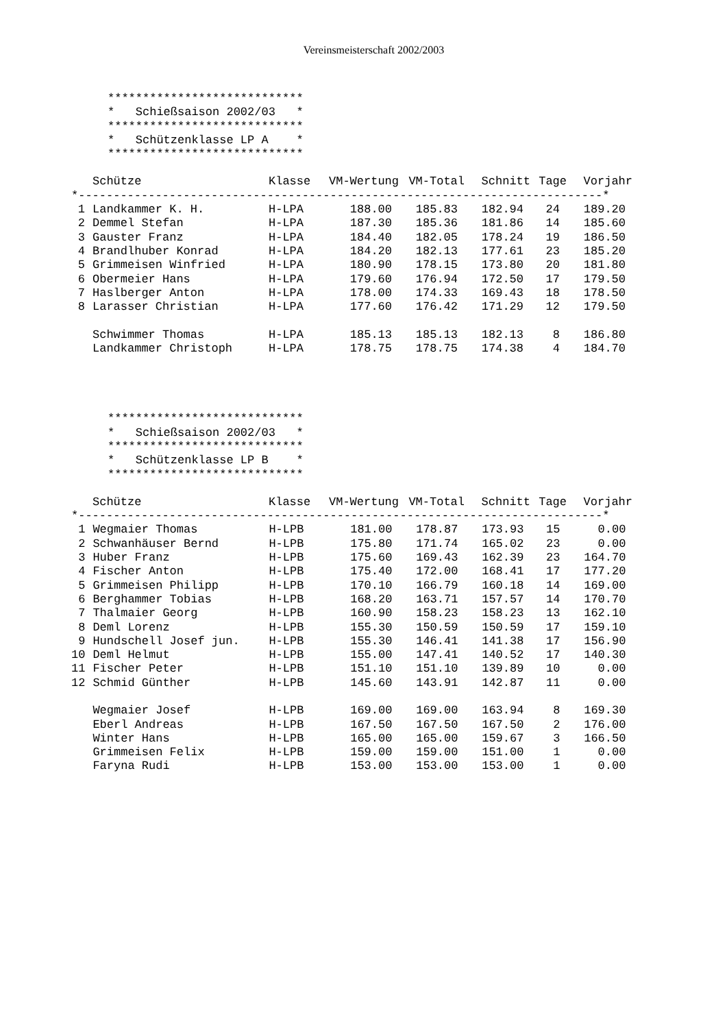Vereinsmeisterschaft 2002/2003
****************************
*   Schießsaison 2002/03   *
****************************
*   Schützenklasse LP A    *
****************************
| | Schütze | Klasse | VM-Wertung | VM-Total | Schnitt | Tage | Vorjahr |
| --- | --- | --- | --- | --- | --- | --- | --- |
*---------------------------------------------------------------------------*
| 1 | Landkammer K. H. | H-LPA | 188.00 | 185.83 | 182.94 | 24 | 189.20 |
| 2 | Demmel Stefan | H-LPA | 187.30 | 185.36 | 181.86 | 14 | 185.60 |
| 3 | Gauster Franz | H-LPA | 184.40 | 182.05 | 178.24 | 19 | 186.50 |
| 4 | Brandlhuber Konrad | H-LPA | 184.20 | 182.13 | 177.61 | 23 | 185.20 |
| 5 | Grimmeisen Winfried | H-LPA | 180.90 | 178.15 | 173.80 | 20 | 181.80 |
| 6 | Obermeier Hans | H-LPA | 179.60 | 176.94 | 172.50 | 17 | 179.50 |
| 7 | Haslberger Anton | H-LPA | 178.00 | 174.33 | 169.43 | 18 | 178.50 |
| 8 | Larasser Christian | H-LPA | 177.60 | 176.42 | 171.29 | 12 | 179.50 |
| | Schwimmer Thomas | H-LPA | 185.13 | 185.13 | 182.13 | 8 | 186.80 |
| | Landkammer Christoph | H-LPA | 178.75 | 178.75 | 174.38 | 4 | 184.70 |
****************************
*   Schießsaison 2002/03   *
****************************
*   Schützenklasse LP B    *
****************************
| | Schütze | Klasse | VM-Wertung | VM-Total | Schnitt | Tage | Vorjahr |
| --- | --- | --- | --- | --- | --- | --- | --- |
*---------------------------------------------------------------------------*
| 1 | Wegmaier Thomas | H-LPB | 181.00 | 178.87 | 173.93 | 15 | 0.00 |
| 2 | Schwanhäuser Bernd | H-LPB | 175.80 | 171.74 | 165.02 | 23 | 0.00 |
| 3 | Huber Franz | H-LPB | 175.60 | 169.43 | 162.39 | 23 | 164.70 |
| 4 | Fischer Anton | H-LPB | 175.40 | 172.00 | 168.41 | 17 | 177.20 |
| 5 | Grimmeisen Philipp | H-LPB | 170.10 | 166.79 | 160.18 | 14 | 169.00 |
| 6 | Berghammer Tobias | H-LPB | 168.20 | 163.71 | 157.57 | 14 | 170.70 |
| 7 | Thalmaier Georg | H-LPB | 160.90 | 158.23 | 158.23 | 13 | 162.10 |
| 8 | Deml Lorenz | H-LPB | 155.30 | 150.59 | 150.59 | 17 | 159.10 |
| 9 | Hundschell Josef jun. | H-LPB | 155.30 | 146.41 | 141.38 | 17 | 156.90 |
| 10 | Deml Helmut | H-LPB | 155.00 | 147.41 | 140.52 | 17 | 140.30 |
| 11 | Fischer Peter | H-LPB | 151.10 | 151.10 | 139.89 | 10 | 0.00 |
| 12 | Schmid Günther | H-LPB | 145.60 | 143.91 | 142.87 | 11 | 0.00 |
| | Wegmaier Josef | H-LPB | 169.00 | 169.00 | 163.94 | 8 | 169.30 |
| | Eberl Andreas | H-LPB | 167.50 | 167.50 | 167.50 | 2 | 176.00 |
| | Winter Hans | H-LPB | 165.00 | 165.00 | 159.67 | 3 | 166.50 |
| | Grimmeisen Felix | H-LPB | 159.00 | 159.00 | 151.00 | 1 | 0.00 |
| | Faryna Rudi | H-LPB | 153.00 | 153.00 | 153.00 | 1 | 0.00 |